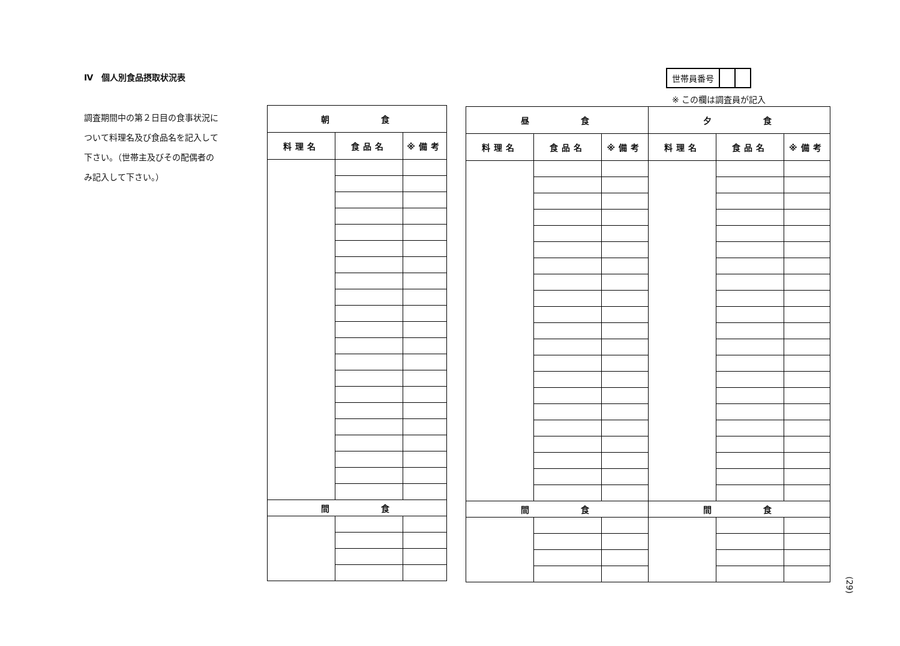Ⅳ　個人別食品摂取状況表
調査期間中の第２日目の食事状況について料理名及び食品名を記入して下さい。（世帯主及びその配偶者のみ記入して下さい。）
| 世帯員番号 | | |
※ この欄は調査員が記入
| 朝 食 | | |
| --- | --- | --- |
| 料理名 | 食品名 | ※備考 |
| 間 食 | | |
| 昼 食 | | | 夕 食 | | |
| --- | --- | --- | --- | --- | --- |
| 料理名 | 食品名 | ※備考 | 料理名 | 食品名 | ※備考 |
| 間 食 | | | 間 食 | | |
(29)